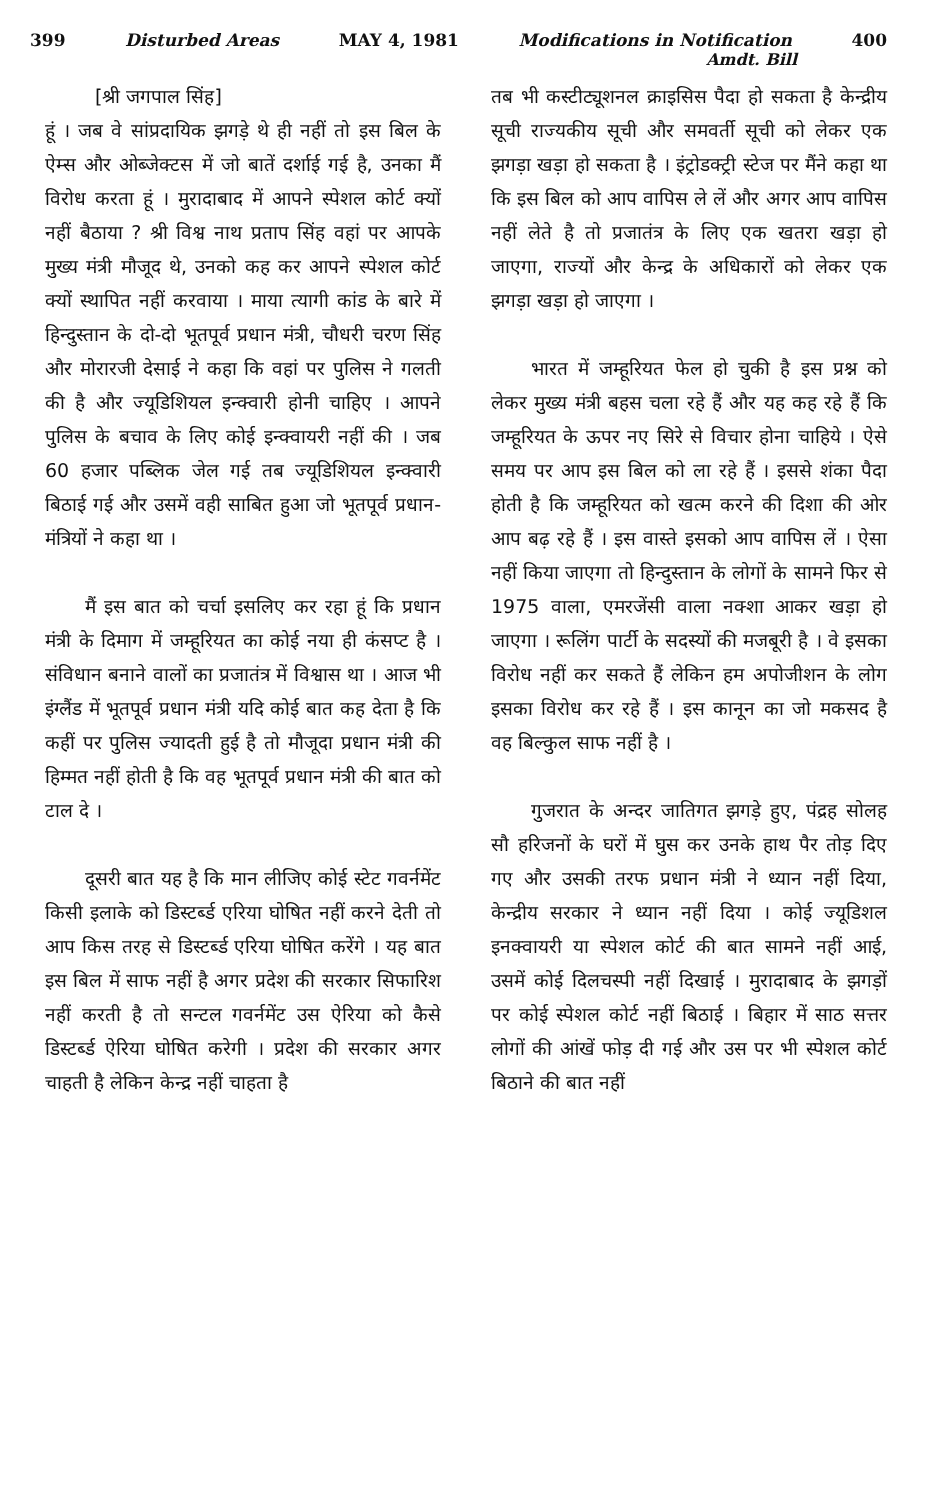399 Disturbed Areas MAY 4, 1981 Modifications in Notification 400
Amdt. Bill
[श्री जगपाल सिंह]
हूं । जब वे सांप्रदायिक झगड़े थे ही नहीं तो इस बिल के ऐम्स और ओब्जेक्टस में जो बातें दर्शाई गई है, उनका मैं विरोध करता हूं । मुरादाबाद में आपने स्पेशल कोर्ट क्यों नहीं बैठाया ? श्री विश्व नाथ प्रताप सिंह वहां पर आपके मुख्य मंत्री मौजूद थे, उनको कह कर आपने स्पेशल कोर्ट क्यों स्थापित नहीं करवाया । माया त्यागी कांड के बारे में हिन्दुस्तान के दो-दो भूतपूर्व प्रधान मंत्री, चौधरी चरण सिंह और मोरारजी देसाई ने कहा कि वहां पर पुलिस ने गलती की है और ज्यूडिशियल इन्क्वारी होनी चाहिए । आपने पुलिस के बचाव के लिए कोई इन्क्वायरी नहीं की । जब 60 हजार पब्लिक जेल गई तब ज्यूडिशियल इन्क्वारी बिठाई गई और उसमें वही साबित हुआ जो भूतपूर्व प्रधान-मंत्रियों ने कहा था ।
मैं इस बात को चर्चा इसलिए कर रहा हूं कि प्रधान मंत्री के दिमाग में जम्हूरियत का कोई नया ही कंसप्ट है । संविधान बनाने वालों का प्रजातंत्र में विश्वास था । आज भी इंग्लैंड में भूतपूर्व प्रधान मंत्री यदि कोई बात कह देता है कि कहीं पर पुलिस ज्यादती हुई है तो मौजूदा प्रधान मंत्री की हिम्मत नहीं होती है कि वह भूतपूर्व प्रधान मंत्री की बात को टाल दे ।
दूसरी बात यह है कि मान लीजिए कोई स्टेट गवर्नमेंट किसी इलाके को डिस्टर्ब्ड एरिया घोषित नहीं करने देती तो आप किस तरह से डिस्टर्ब्ड एरिया घोषित करेंगे । यह बात इस बिल में साफ नहीं है अगर प्रदेश की सरकार सिफारिश नहीं करती है तो सन्टल गवर्नमेंट उस ऐरिया को कैसे डिस्टर्ब्ड ऐरिया घोषित करेगी । प्रदेश की सरकार अगर चाहती है लेकिन केन्द्र नहीं चाहता है
तब भी कस्टीट्यूशनल क्राइसिस पैदा हो सकता है केन्द्रीय सूची राज्यकीय सूची और समवर्ती सूची को लेकर एक झगड़ा खड़ा हो सकता है । इंट्रोडक्ट्री स्टेज पर मैंने कहा था कि इस बिल को आप वापिस ले लें और अगर आप वापिस नहीं लेते है तो प्रजातंत्र के लिए एक खतरा खड़ा हो जाएगा, राज्यों और केन्द्र के अधिकारों को लेकर एक झगड़ा खड़ा हो जाएगा ।
भारत में जम्हूरियत फेल हो चुकी है इस प्रश्न को लेकर मुख्य मंत्री बहस चला रहे हैं और यह कह रहे हैं कि जम्हूरियत के ऊपर नए सिरे से विचार होना चाहिये । ऐसे समय पर आप इस बिल को ला रहे हैं । इससे शंका पैदा होती है कि जम्हूरियत को खत्म करने की दिशा की ओर आप बढ़ रहे हैं । इस वास्ते इसको आप वापिस लें । ऐसा नहीं किया जाएगा तो हिन्दुस्तान के लोगों के सामने फिर से 1975 वाला, एमरजेंसी वाला नक्शा आकर खड़ा हो जाएगा । रूलिंग पार्टी के सदस्यों की मजबूरी है । वे इसका विरोध नहीं कर सकते हैं लेकिन हम अपोजीशन के लोग इसका विरोध कर रहे हैं । इस कानून का जो मकसद है वह बिल्कुल साफ नहीं है ।
गुजरात के अन्दर जातिगत झगड़े हुए, पंद्रह सोलह सौ हरिजनों के घरों में घुस कर उनके हाथ पैर तोड़ दिए गए और उसकी तरफ प्रधान मंत्री ने ध्यान नहीं दिया, केन्द्रीय सरकार ने ध्यान नहीं दिया । कोई ज्यूडिशल इनक्वायरी या स्पेशल कोर्ट की बात सामने नहीं आई, उसमें कोई दिलचस्पी नहीं दिखाई । मुरादाबाद के झगड़ों पर कोई स्पेशल कोर्ट नहीं बिठाई । बिहार में साठ सत्तर लोगों की आंखें फोड़ दी गई और उस पर भी स्पेशल कोर्ट बिठाने की बात नहीं